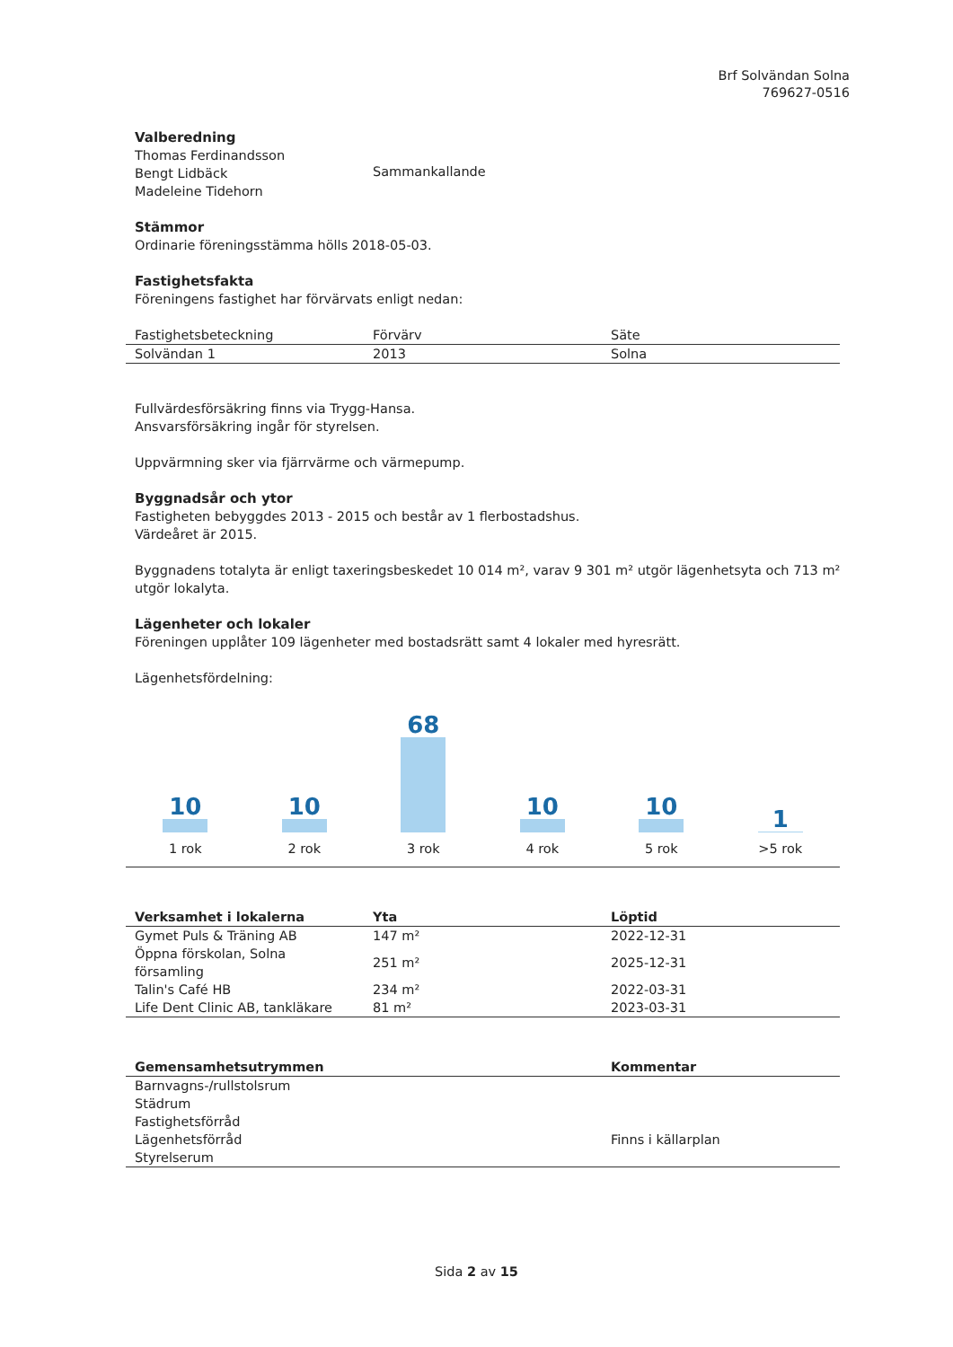Brf Solvändan Solna
769627-0516
Valberedning
Thomas Ferdinandsson
Bengt Lidbäck
Madeleine Tidehorn
Sammankallande
Stämmor
Ordinarie föreningsstämma hölls 2018-05-03.
Fastighetsfakta
Föreningens fastighet har förvärvats enligt nedan:
| Fastighetsbeteckning | Förvärv | Säte |
| --- | --- | --- |
| Solvändan 1 | 2013 | Solna |
Fullvärdesförsäkring finns via Trygg-Hansa.
Ansvarsförsäkring ingår för styrelsen.
Uppvärmning sker via fjärrvärme och värmepump.
Byggnadsår och ytor
Fastigheten bebyggdes 2013 - 2015 och består av 1 flerbostadshus.
Värdeåret är 2015.
Byggnadens totalyta är enligt taxeringsbeskedet 10 014 m², varav 9 301 m² utgör lägenhetsyta och 713 m² utgör lokalyta.
Lägenheter och lokaler
Föreningen upplåter 109 lägenheter med bostadsrätt samt 4 lokaler med hyresrätt.
Lägenhetsfördelning:
10
1 rok
10
2 rok
68
3 rok
10
4 rok
10
5 rok
1
>5 rok
| Verksamhet i lokalerna | Yta | Löptid |
| --- | --- | --- |
| Gymet Puls & Träning AB | 147 m² | 2022-12-31 |
| Öppna förskolan, Solna församling | 251 m² | 2025-12-31 |
| Talin's Café HB | 234 m² | 2022-03-31 |
| Life Dent Clinic AB, tankläkare | 81 m² | 2023-03-31 |
| Gemensamhetsutrymmen | Kommentar |
| --- | --- |
| Barnvagns-/rullstolsrum | |
| Städrum | |
| Fastighetsförråd | |
| Lägenhetsförråd | Finns i källarplan |
| Styrelserum | |
Sida 2 av 15